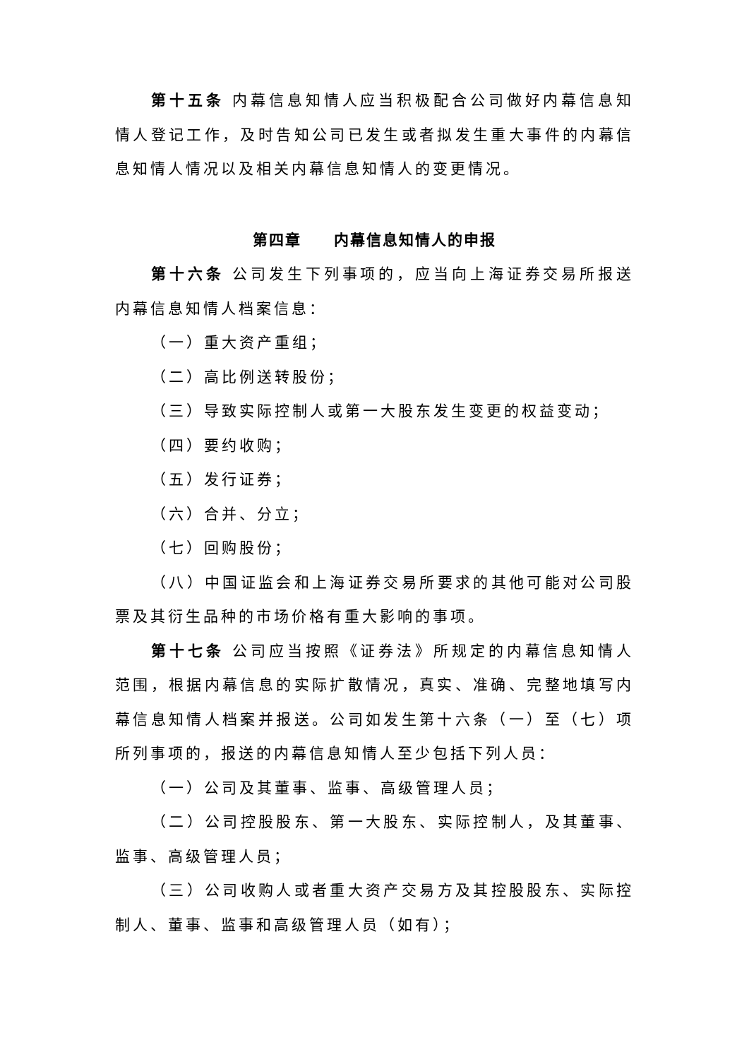第十五条 内幕信息知情人应当积极配合公司做好内幕信息知情人登记工作，及时告知公司已发生或者拟发生重大事件的内幕信息知情人情况以及相关内幕信息知情人的变更情况。
第四章　　内幕信息知情人的申报
第十六条 公司发生下列事项的，应当向上海证券交易所报送内幕信息知情人档案信息：
（一）重大资产重组；
（二）高比例送转股份；
（三）导致实际控制人或第一大股东发生变更的权益变动；
（四）要约收购；
（五）发行证券；
（六）合并、分立；
（七）回购股份；
（八）中国证监会和上海证券交易所要求的其他可能对公司股票及其衍生品种的市场价格有重大影响的事项。
第十七条 公司应当按照《证券法》所规定的内幕信息知情人范围，根据内幕信息的实际扩散情况，真实、准确、完整地填写内幕信息知情人档案并报送。公司如发生第十六条（一）至（七）项所列事项的，报送的内幕信息知情人至少包括下列人员：
（一）公司及其董事、监事、高级管理人员；
（二）公司控股股东、第一大股东、实际控制人，及其董事、监事、高级管理人员；
（三）公司收购人或者重大资产交易方及其控股股东、实际控制人、董事、监事和高级管理人员（如有）；